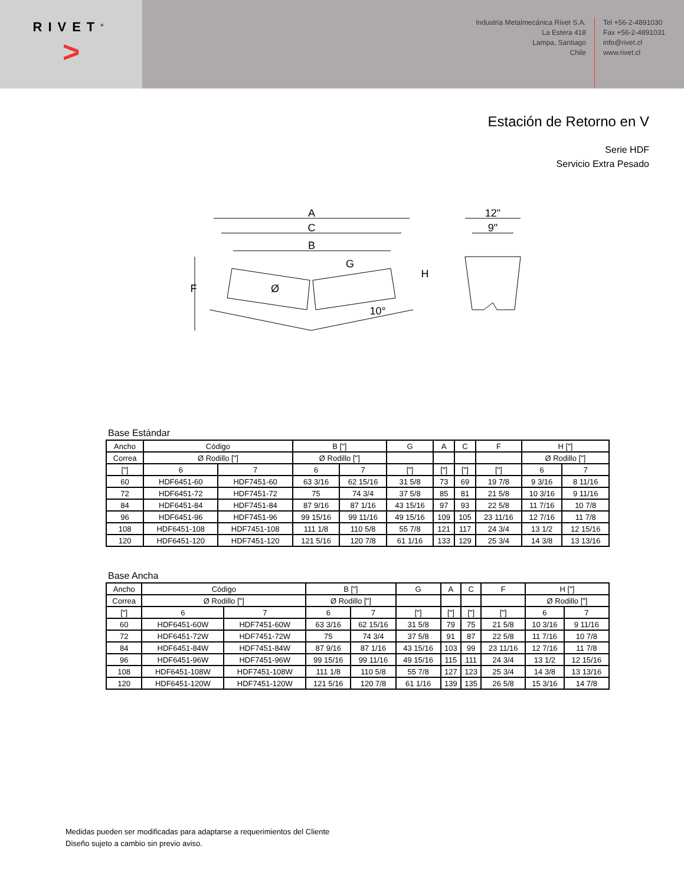RIVET<sup>®</sup>
>
Industria Metalmecánica Rivet S.A.
La Estera 418
Lampa, Santiago
Chile
Tel +56-2-4891030
Fax +56-2-4891031
info@rivet.cl
www.rivet.cl
Estación de Retorno en V
Serie HDF
Servicio Extra Pesado
A
C
B
G
H
F
Ø
10°
12"
9"
Base Estándar
| Ancho | Código | | B ["] | | G | A | C | F | H ["] | |
| Correa | Ø Rodillo ["] | | Ø Rodillo ["] | | | | | | Ø Rodillo ["] | |
| ["] | 6 | 7 | 6 | 7 | ["] | ["] | ["] | ["] | 6 | 7 |
| 60 | HDF6451-60 | HDF7451-60 | 63 3/16 | 62 15/16 | 31 5/8 | 73 | 69 | 19 7/8 | 9 3/16 | 8 11/16 |
| 72 | HDF6451-72 | HDF7451-72 | 75 | 74 3/4 | 37 5/8 | 85 | 81 | 21 5/8 | 10 3/16 | 9 11/16 |
| 84 | HDF6451-84 | HDF7451-84 | 87 9/16 | 87 1/16 | 43 15/16 | 97 | 93 | 22 5/8 | 11 7/16 | 10 7/8 |
| 96 | HDF6451-96 | HDF7451-96 | 99 15/16 | 99 11/16 | 49 15/16 | 109 | 105 | 23 11/16 | 12 7/16 | 11 7/8 |
| 108 | HDF6451-108 | HDF7451-108 | 111 1/8 | 110 5/8 | 55 7/8 | 121 | 117 | 24 3/4 | 13 1/2 | 12 15/16 |
| 120 | HDF6451-120 | HDF7451-120 | 121 5/16 | 120 7/8 | 61 1/16 | 133 | 129 | 25 3/4 | 14 3/8 | 13 13/16 |
Base Ancha
| Ancho | Código | | B ["] | | G | A | C | F | H ["] | |
| Correa | Ø Rodillo ["] | | Ø Rodillo ["] | | | | | | Ø Rodillo ["] | |
| ["] | 6 | 7 | 6 | 7 | ["] | ["] | ["] | ["] | 6 | 7 |
| 60 | HDF6451-60W | HDF7451-60W | 63 3/16 | 62 15/16 | 31 5/8 | 79 | 75 | 21 5/8 | 10 3/16 | 9 11/16 |
| 72 | HDF6451-72W | HDF7451-72W | 75 | 74 3/4 | 37 5/8 | 91 | 87 | 22 5/8 | 11 7/16 | 10 7/8 |
| 84 | HDF6451-84W | HDF7451-84W | 87 9/16 | 87 1/16 | 43 15/16 | 103 | 99 | 23 11/16 | 12 7/16 | 11 7/8 |
| 96 | HDF6451-96W | HDF7451-96W | 99 15/16 | 99 11/16 | 49 15/16 | 115 | 111 | 24 3/4 | 13 1/2 | 12 15/16 |
| 108 | HDF6451-108W | HDF7451-108W | 111 1/8 | 110 5/8 | 55 7/8 | 127 | 123 | 25 3/4 | 14 3/8 | 13 13/16 |
| 120 | HDF6451-120W | HDF7451-120W | 121 5/16 | 120 7/8 | 61 1/16 | 139 | 135 | 26 5/8 | 15 3/16 | 14 7/8 |
Medidas pueden ser modificadas para adaptarse a requerimientos del Cliente
Diseño sujeto a cambio sin previo aviso.